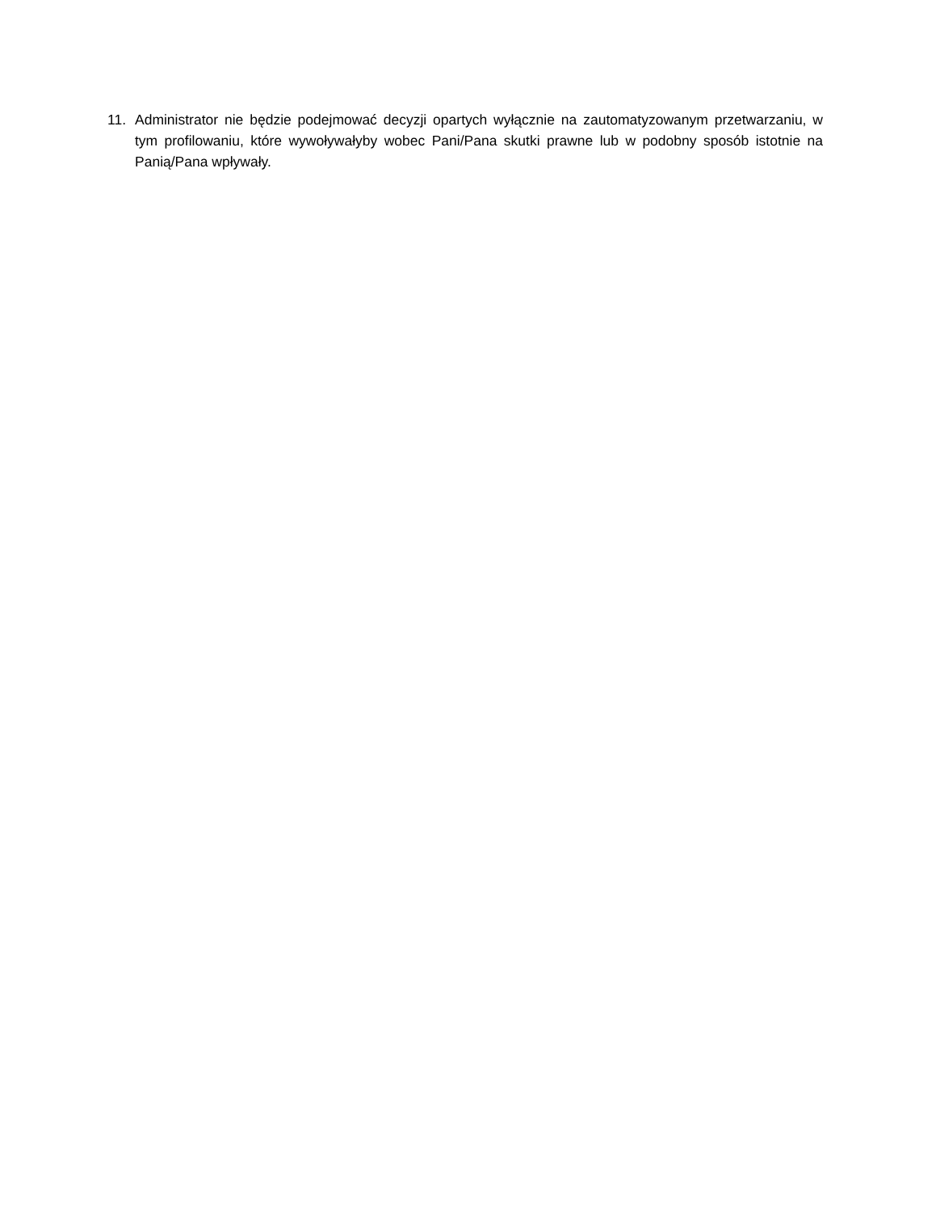11. Administrator nie będzie podejmować decyzji opartych wyłącznie na zautomatyzowanym przetwarzaniu, w tym profilowaniu, które wywoływałyby wobec Pani/Pana skutki prawne lub w podobny sposób istotnie na Panią/Pana wpływały.